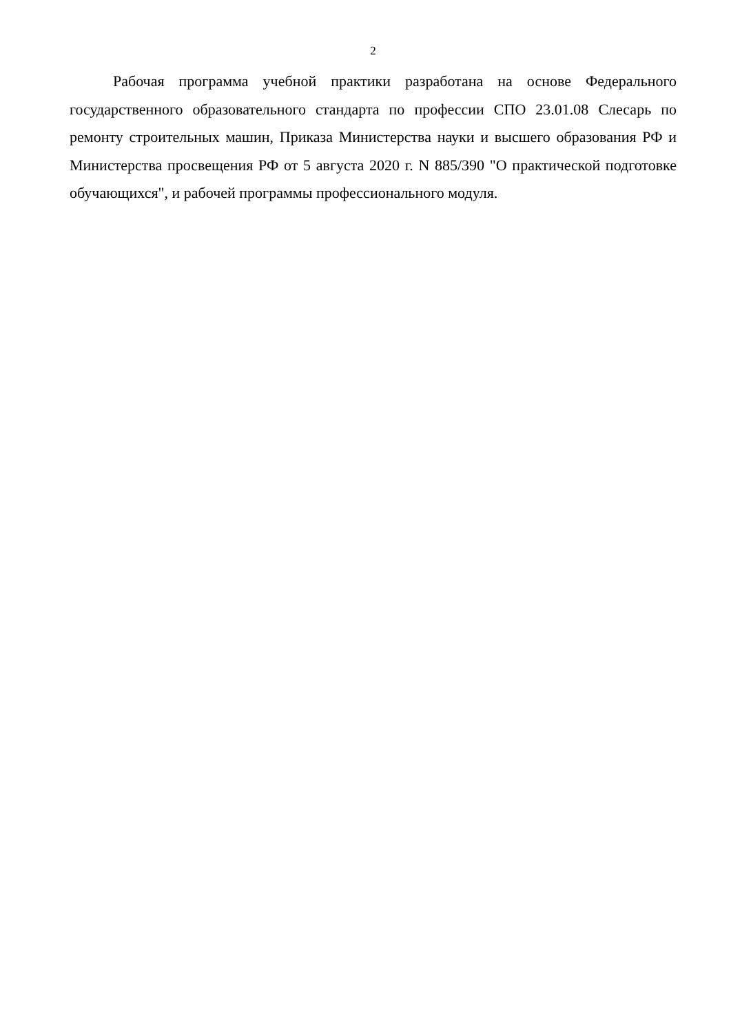2
Рабочая программа учебной практики разработана на основе Федерального государственного образовательного стандарта по профессии СПО 23.01.08 Слесарь по ремонту строительных машин, Приказа Министерства науки и высшего образования РФ и Министерства просвещения РФ от 5 августа 2020 г. N 885/390 "О практической подготовке обучающихся", и рабочей программы профессионального модуля.